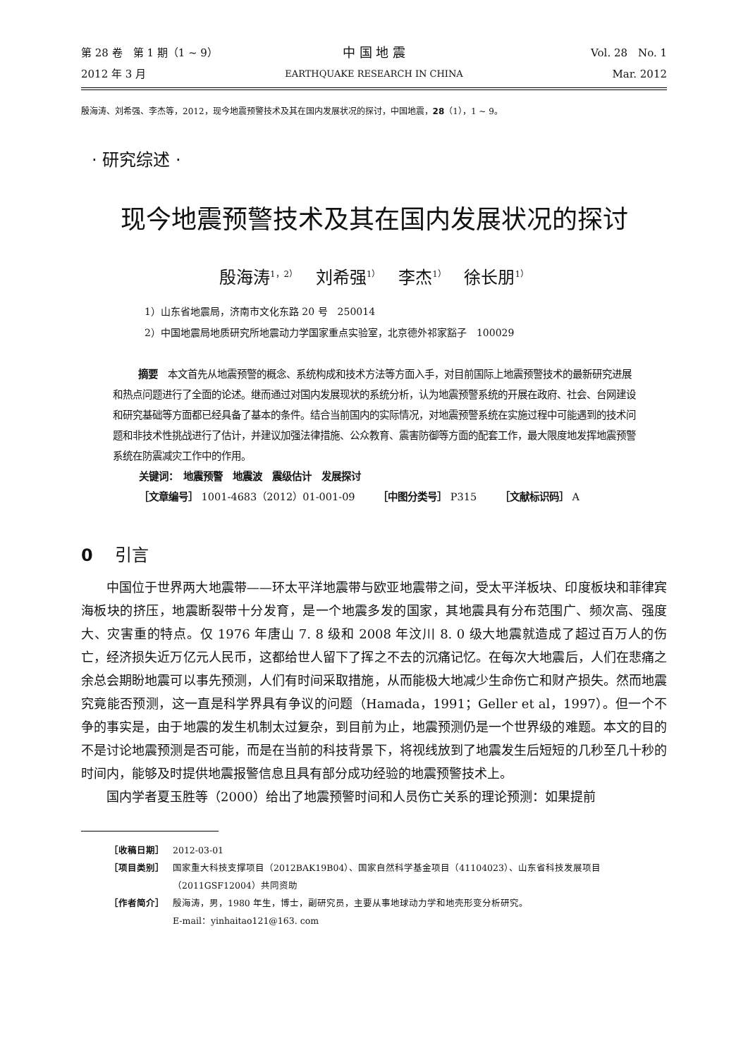第 28 卷　第 1 期（1 ~ 9）
中 国 地 震
Vol. 28　No. 1
2012 年 3 月
EARTHQUAKE RESEARCH IN CHINA
Mar. 2012
殷海涛、刘希强、李杰等，2012，现今地震预警技术及其在国内发展状况的探讨，中国地震，28（1），1 ~ 9。
· 研究综述 ·
现今地震预警技术及其在国内发展状况的探讨
殷海涛<sup>1，2）</sup>　 刘希强<sup>1）</sup>　 李杰<sup>1）</sup>　 徐长朋<sup>1）</sup>
1）山东省地震局，济南市文化东路 20 号　250014
2）中国地震局地质研究所地震动力学国家重点实验室，北京德外祁家豁子　100029
摘要　本文首先从地震预警的概念、系统构成和技术方法等方面入手，对目前国际上地震预警技术的最新研究进展和热点问题进行了全面的论述。继而通过对国内发展现状的系统分析，认为地震预警系统的开展在政府、社会、台网建设和研究基础等方面都已经具备了基本的条件。结合当前国内的实际情况，对地震预警系统在实施过程中可能遇到的技术问题和非技术性挑战进行了估计，并建议加强法律措施、公众教育、震害防御等方面的配套工作，最大限度地发挥地震预警系统在防震减灾工作中的作用。
关键词：　地震预警　地震波　震级估计　发展探讨
［文章编号］ 1001-4683（2012）01-001-09　　 ［中图分类号］ P315　　 ［文献标识码］ A
0　 引言
中国位于世界两大地震带——环太平洋地震带与欧亚地震带之间，受太平洋板块、印度板块和菲律宾海板块的挤压，地震断裂带十分发育，是一个地震多发的国家，其地震具有分布范围广、频次高、强度大、灾害重的特点。仅 1976 年唐山 7. 8 级和 2008 年汶川 8. 0 级大地震就造成了超过百万人的伤亡，经济损失近万亿元人民币，这都给世人留下了挥之不去的沉痛记忆。在每次大地震后，人们在悲痛之余总会期盼地震可以事先预测，人们有时间采取措施，从而能极大地减少生命伤亡和财产损失。然而地震究竟能否预测，这一直是科学界具有争议的问题（Hamada，1991；Geller et al，1997）。但一个不争的事实是，由于地震的发生机制太过复杂，到目前为止，地震预测仍是一个世界级的难题。本文的目的不是讨论地震预测是否可能，而是在当前的科技背景下，将视线放到了地震发生后短短的几秒至几十秒的时间内，能够及时提供地震报警信息且具有部分成功经验的地震预警技术上。
国内学者夏玉胜等（2000）给出了地震预警时间和人员伤亡关系的理论预测：如果提前
［收稿日期］ 2012-03-01
［项目类别］ 国家重大科技支撑项目（2012BAK19B04）、国家自然科学基金项目（41104023）、山东省科技发展项目（2011GSF12004）共同资助
［作者简介］ 殷海涛，男，1980 年生，博士，副研究员，主要从事地球动力学和地壳形变分析研究。
E-mail：yinhaitao121@163. com